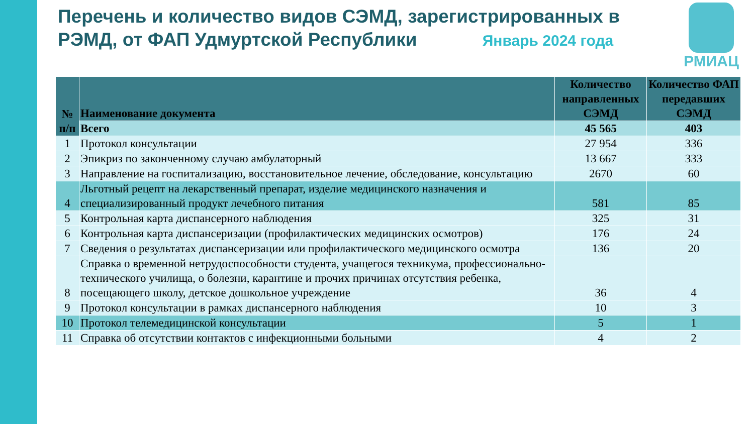Перечень и количество видов СЭМД, зарегистрированных в РЭМД, от ФАП Удмуртской Республики Январь 2024 года
РМИАЦ
| № п/п | Наименование документа | Количество направленных СЭМД | Количество ФАП передавших СЭМД |
| --- | --- | --- | --- |
| | Всего | 45 565 | 403 |
| 1 | Протокол консультации | 27 954 | 336 |
| 2 | Эпикриз по законченному случаю амбулаторный | 13 667 | 333 |
| 3 | Направление на госпитализацию, восстановительное лечение, обследование, консультацию | 2670 | 60 |
| 4 | Льготный рецепт на лекарственный препарат, изделие медицинского назначения и специализированный продукт лечебного питания | 581 | 85 |
| 5 | Контрольная карта диспансерного наблюдения | 325 | 31 |
| 6 | Контрольная карта диспансеризации (профилактических медицинских осмотров) | 176 | 24 |
| 7 | Сведения о результатах диспансеризации или профилактического медицинского осмотра | 136 | 20 |
| 8 | Справка о временной нетрудоспособности студента, учащегося техникума, профессионально-технического училища, о болезни, карантине и прочих причинах отсутствия ребенка, посещающего школу, детское дошкольное учреждение | 36 | 4 |
| 9 | Протокол консультации в рамках диспансерного наблюдения | 10 | 3 |
| 10 | Протокол телемедицинской консультации | 5 | 1 |
| 11 | Справка об отсутствии контактов с инфекционными больными | 4 | 2 |